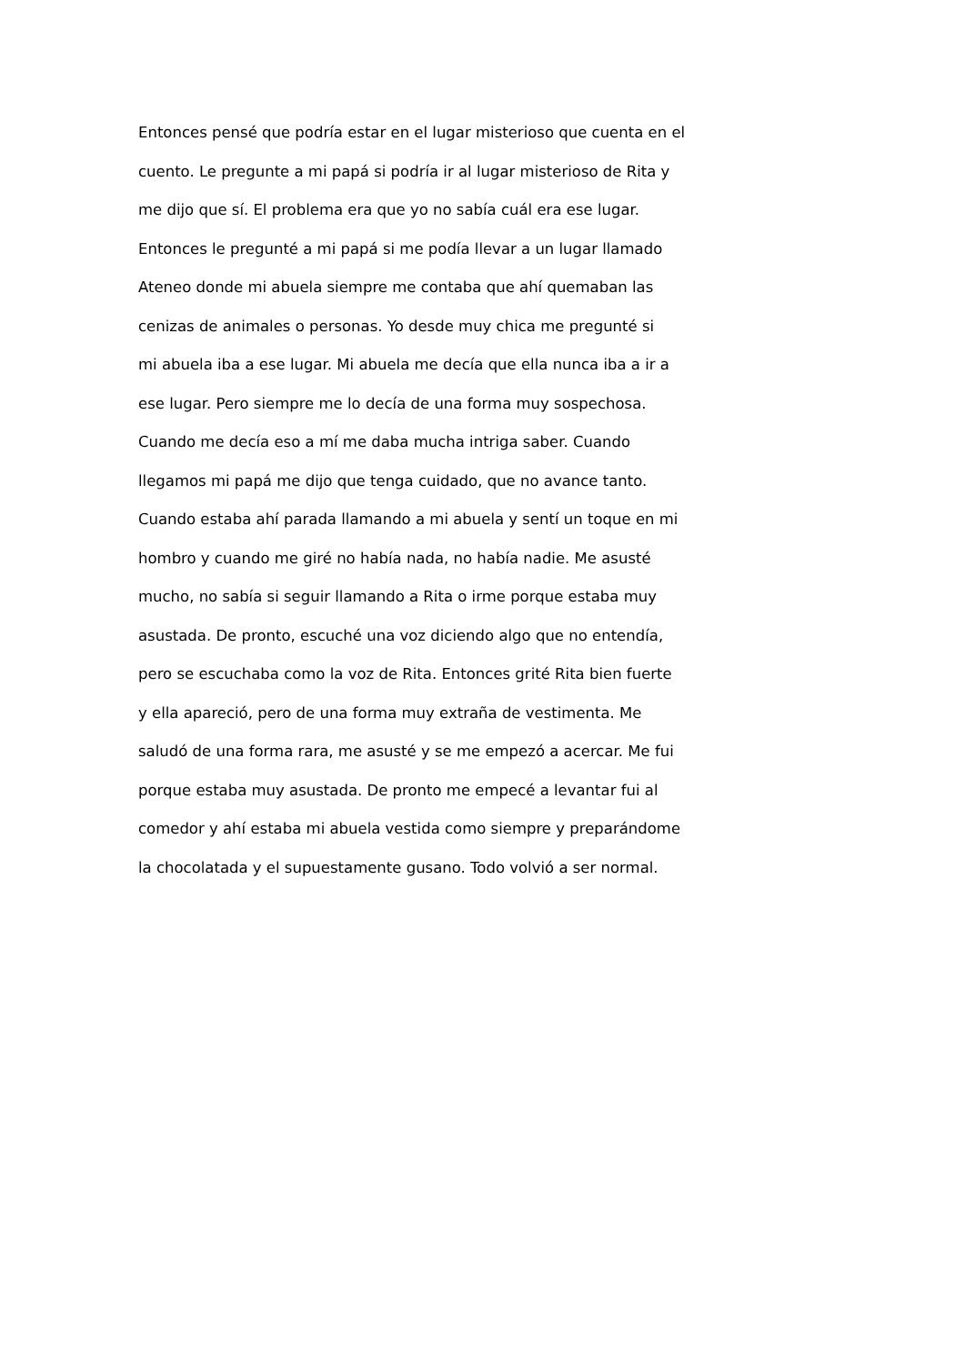Entonces pensé que podría estar en el lugar misterioso que cuenta en el
cuento. Le pregunte a mi papá si podría ir al lugar misterioso de Rita y
me dijo que sí. El problema era que yo no sabía cuál era ese lugar.
Entonces le pregunté a mi papá si me podía llevar a un lugar llamado
Ateneo donde mi abuela siempre me contaba que ahí quemaban las
cenizas de animales o personas. Yo desde muy chica me pregunté si
mi abuela iba a ese lugar. Mi abuela me decía que ella nunca iba a ir a
ese lugar. Pero siempre me lo decía de una forma muy sospechosa.
Cuando me decía eso a mí me daba mucha intriga saber. Cuando
llegamos mi papá me dijo que tenga cuidado, que no avance tanto.
Cuando estaba ahí parada llamando a mi abuela y sentí un toque en mi
hombro y cuando me giré no había nada, no había nadie. Me asusté
mucho, no sabía si seguir llamando a Rita o irme porque estaba muy
asustada. De pronto, escuché una voz diciendo algo que no entendía,
pero se escuchaba como la voz de Rita. Entonces grité Rita bien fuerte
y ella apareció, pero de una forma muy extraña de vestimenta. Me
saludó de una forma rara, me asusté y se me empezó a acercar. Me fui
porque estaba muy asustada. De pronto me empecé a levantar fui al
comedor y ahí estaba mi abuela vestida como siempre y preparándome
la chocolatada y el supuestamente gusano. Todo volvió a ser normal.